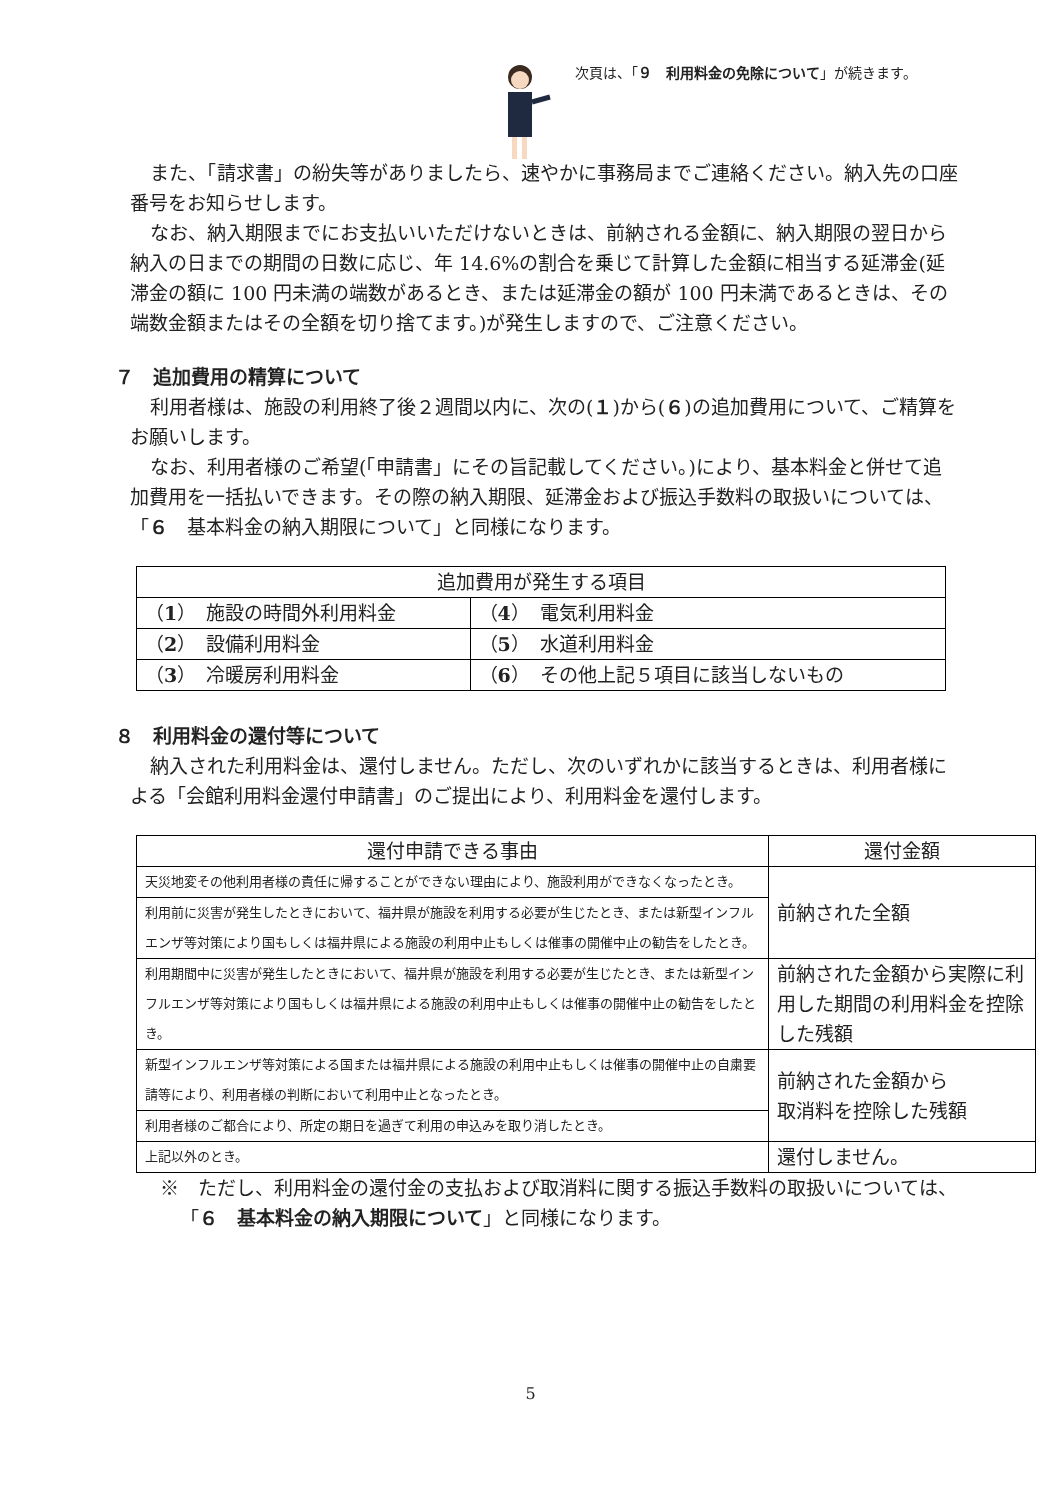次頁は、「９　利用料金の免除について」が続きます。
また、「請求書」の紛失等がありましたら、速やかに事務局までご連絡ください。納入先の口座番号をお知らせします。
なお、納入期限までにお支払いいただけないときは、前納される金額に、納入期限の翌日から納入の日までの期間の日数に応じ、年 14.6%の割合を乗じて計算した金額に相当する延滞金(延滞金の額に 100 円未満の端数があるとき、または延滞金の額が 100 円未満であるときは、その端数金額またはその全額を切り捨てます。)が発生しますので、ご注意ください。
７　追加費用の精算について
利用者様は、施設の利用終了後２週間以内に、次の(１)から(６)の追加費用について、ご精算をお願いします。
なお、利用者様のご希望(「申請書」にその旨記載してください。)により、基本料金と併せて追加費用を一括払いできます。その際の納入期限、延滞金および振込手数料の取扱いについては、「６　基本料金の納入期限について」と同様になります。
| 追加費用が発生する項目 | |
| --- | --- |
| （ 1 ） 施設の時間外利用料金 | （ 4 ） 電気利用料金 |
| （ 2 ） 設備利用料金 | （ 5 ） 水道利用料金 |
| （ 3 ） 冷暖房利用料金 | （ 6 ） その他上記５項目に該当しないもの |
８　利用料金の還付等について
納入された利用料金は、還付しません。ただし、次のいずれかに該当するときは、利用者様による「会館利用料金還付申請書」のご提出により、利用料金を還付します。
| 還付申請できる事由 | 還付金額 |
| --- | --- |
| 天災地変その他利用者様の責任に帰することができない理由により、施設利用ができなくなったとき。 | 前納された全額 |
| 利用前に災害が発生したときにおいて、福井県が施設を利用する必要が生じたとき、または新型インフルエンザ等対策により国もしくは福井県による施設の利用中止もしくは催事の開催中止の勧告をしたとき。 | |
| 利用期間中に災害が発生したときにおいて、福井県が施設を利用する必要が生じたとき、または新型インフルエンザ等対策により国もしくは福井県による施設の利用中止もしくは催事の開催中止の勧告をしたとき。 | 前納された金額から実際に利用した期間の利用料金を控除した残額 |
| 新型インフルエンザ等対策による国または福井県による施設の利用中止もしくは催事の開催中止の自粛要請等により、利用者様の判断において利用中止となったとき。 | 前納された金額から 取消料を控除した残額 |
| 利用者様のご都合により、所定の期日を過ぎて利用の申込みを取り消したとき。 | |
| 上記以外のとき。 | 還付しません。 |
※　ただし、利用料金の還付金の支払および取消料に関する振込手数料の取扱いについては、「６　基本料金の納入期限について」と同様になります。
5